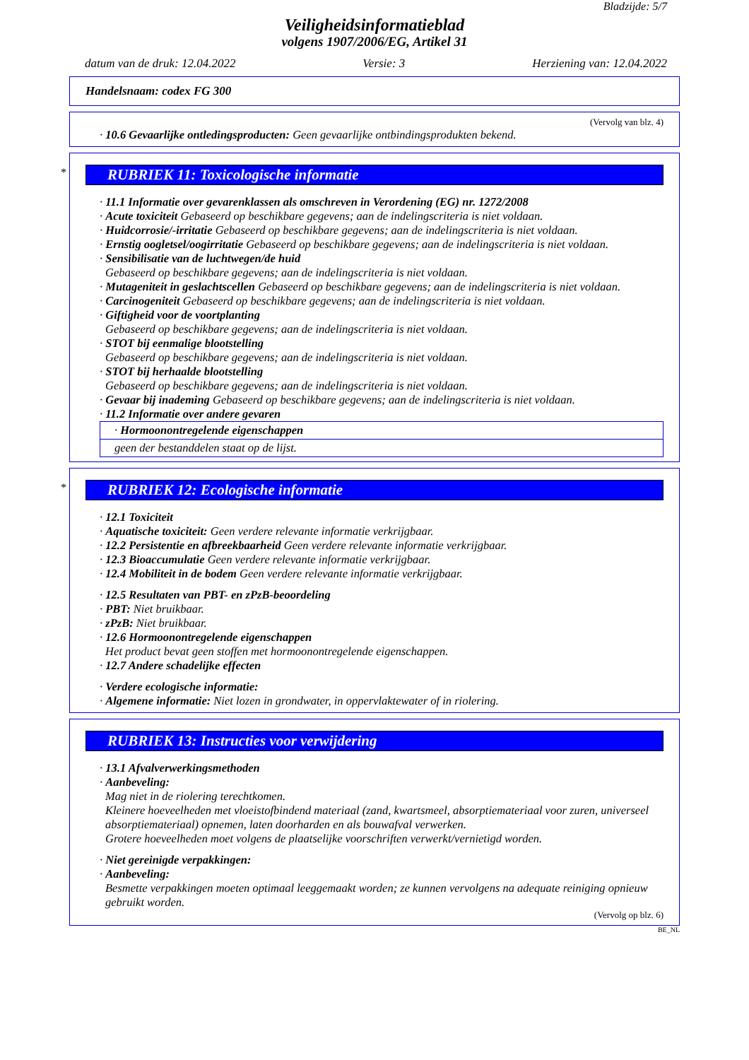Bladzijde: 5/7
Veiligheidsinformatieblad
volgens 1907/2006/EG, Artikel 31
datum van de druk: 12.04.2022 Versie: 3 Herziening van: 12.04.2022
Handelsnaam: codex FG 300
(Vervolg van blz. 4)
· 10.6 Gevaarlijke ontledingsproducten: Geen gevaarlijke ontbindingsprodukten bekend.
*
RUBRIEK 11: Toxicologische informatie
· 11.1 Informatie over gevarenklassen als omschreven in Verordening (EG) nr. 1272/2008
· Acute toxiciteit Gebaseerd op beschikbare gegevens; aan de indelingscriteria is niet voldaan.
· Huidcorrosie/-irritatie Gebaseerd op beschikbare gegevens; aan de indelingscriteria is niet voldaan.
· Ernstig oogletsel/oogirritatie Gebaseerd op beschikbare gegevens; aan de indelingscriteria is niet voldaan.
· Sensibilisatie van de luchtwegen/de huid
Gebaseerd op beschikbare gegevens; aan de indelingscriteria is niet voldaan.
· Mutageniteit in geslachtscellen Gebaseerd op beschikbare gegevens; aan de indelingscriteria is niet voldaan.
· Carcinogeniteit Gebaseerd op beschikbare gegevens; aan de indelingscriteria is niet voldaan.
· Giftigheid voor de voortplanting
Gebaseerd op beschikbare gegevens; aan de indelingscriteria is niet voldaan.
· STOT bij eenmalige blootstelling
Gebaseerd op beschikbare gegevens; aan de indelingscriteria is niet voldaan.
· STOT bij herhaalde blootstelling
Gebaseerd op beschikbare gegevens; aan de indelingscriteria is niet voldaan.
· Gevaar bij inademing Gebaseerd op beschikbare gegevens; aan de indelingscriteria is niet voldaan.
· 11.2 Informatie over andere gevaren
· Hormoonontregelende eigenschappen
geen der bestanddelen staat op de lijst.
*
RUBRIEK 12: Ecologische informatie
· 12.1 Toxiciteit
· Aquatische toxiciteit: Geen verdere relevante informatie verkrijgbaar.
· 12.2 Persistentie en afbreekbaarheid Geen verdere relevante informatie verkrijgbaar.
· 12.3 Bioaccumulatie Geen verdere relevante informatie verkrijgbaar.
· 12.4 Mobiliteit in de bodem Geen verdere relevante informatie verkrijgbaar.
· 12.5 Resultaten van PBT- en zPzB-beoordeling
· PBT: Niet bruikbaar.
· zPzB: Niet bruikbaar.
· 12.6 Hormoonontregelende eigenschappen
Het product bevat geen stoffen met hormoonontregelende eigenschappen.
· 12.7 Andere schadelijke effecten
· Verdere ecologische informatie:
· Algemene informatie: Niet lozen in grondwater, in oppervlaktewater of in riolering.
RUBRIEK 13: Instructies voor verwijdering
· 13.1 Afvalverwerkingsmethoden
· Aanbeveling:
Mag niet in de riolering terechtkomen.
Kleinere hoeveelheden met vloeistofbindend materiaal (zand, kwartsmeel, absorptiemateriaal voor zuren, universeel absorptiemateriaal) opnemen, laten doorharden en als bouwafval verwerken.
Grotere hoeveelheden moet volgens de plaatselijke voorschriften verwerkt/vernietigd worden.
· Niet gereinigde verpakkingen:
· Aanbeveling:
Besmette verpakkingen moeten optimaal leeggemaakt worden; ze kunnen vervolgens na adequate reiniging opnieuw gebruikt worden.
(Vervolg op blz. 6)
BE_NL